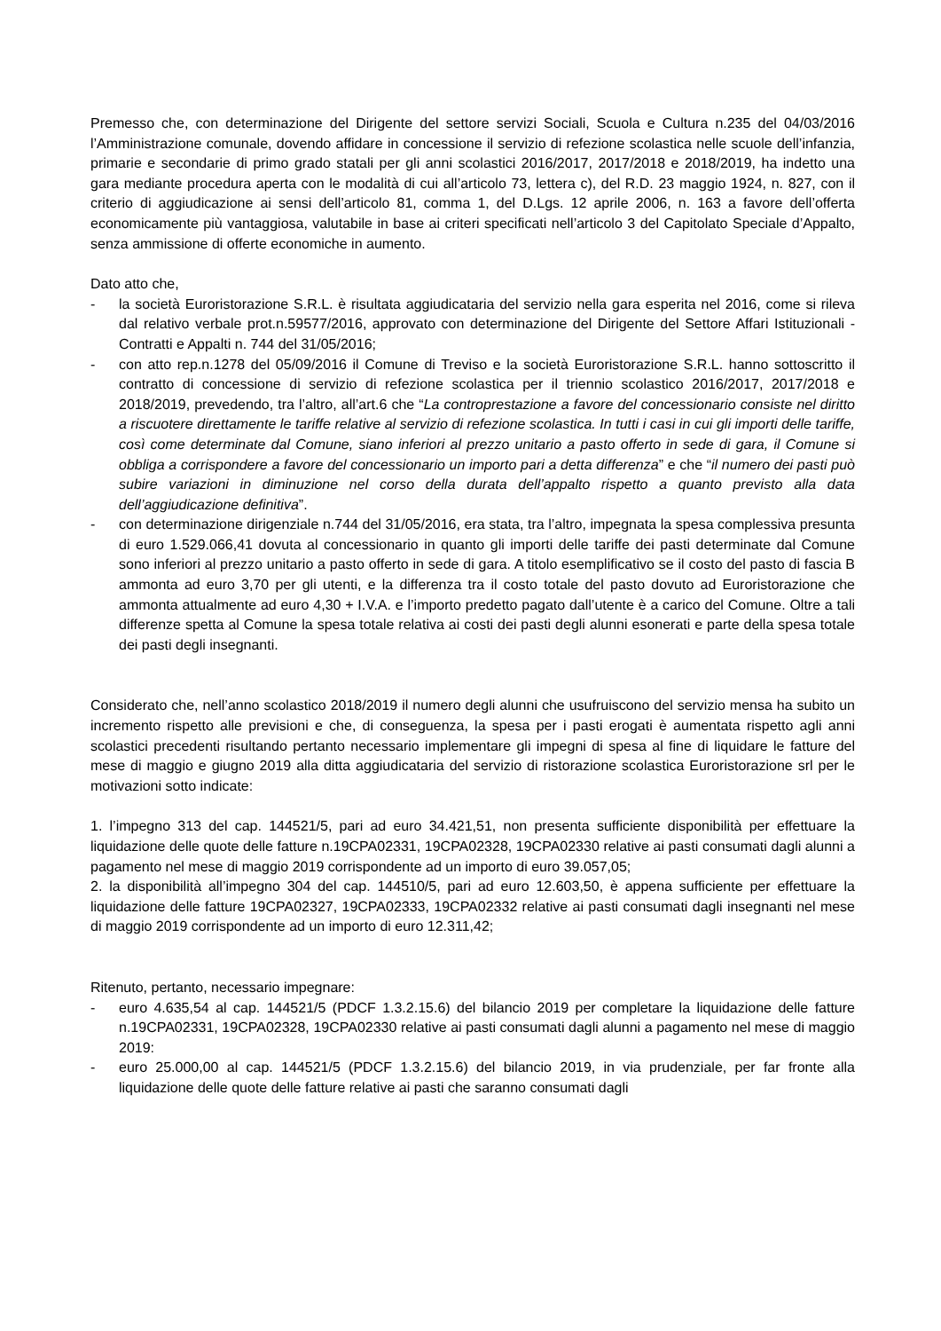Premesso che, con determinazione del Dirigente del settore servizi Sociali, Scuola e Cultura n.235 del 04/03/2016 l’Amministrazione comunale, dovendo affidare in concessione il servizio di refezione scolastica nelle scuole dell’infanzia, primarie e secondarie di primo grado statali per gli anni scolastici 2016/2017, 2017/2018 e 2018/2019, ha indetto una gara mediante procedura aperta con le modalità di cui all’articolo 73, lettera c), del R.D. 23 maggio 1924, n. 827, con il criterio di aggiudicazione ai sensi dell’articolo 81, comma 1, del D.Lgs. 12 aprile 2006, n. 163 a favore dell’offerta economicamente più vantaggiosa, valutabile in base ai criteri specificati nell’articolo 3 del Capitolato Speciale d’Appalto, senza ammissione di offerte economiche in aumento.
Dato atto che,
- la società Euroristorazione S.R.L. è risultata aggiudicataria del servizio nella gara esperita nel 2016, come si rileva dal relativo verbale prot.n.59577/2016, approvato con determinazione del Dirigente del Settore Affari Istituzionali - Contratti e Appalti n. 744 del 31/05/2016;
- con atto rep.n.1278 del 05/09/2016 il Comune di Treviso e la società Euroristorazione S.R.L. hanno sottoscritto il contratto di concessione di servizio di refezione scolastica per il triennio scolastico 2016/2017, 2017/2018 e 2018/2019, prevedendo, tra l’altro, all’art.6 che “La controprestazione a favore del concessionario consiste nel diritto a riscuotere direttamente le tariffe relative al servizio di refezione scolastica. In tutti i casi in cui gli importi delle tariffe, così come determinate dal Comune, siano inferiori al prezzo unitario a pasto offerto in sede di gara, il Comune si obbliga a corrispondere a favore del concessionario un importo pari a detta differenza” e che “il numero dei pasti può subire variazioni in diminuzione nel corso della durata dell’appalto rispetto a quanto previsto alla data dell’aggiudicazione definitiva”.
- con determinazione dirigenziale n.744 del 31/05/2016, era stata, tra l’altro, impegnata la spesa complessiva presunta di euro 1.529.066,41 dovuta al concessionario in quanto gli importi delle tariffe dei pasti determinate dal Comune sono inferiori al prezzo unitario a pasto offerto in sede di gara. A titolo esemplificativo se il costo del pasto di fascia B ammonta ad euro 3,70 per gli utenti, e la differenza tra il costo totale del pasto dovuto ad Euroristorazione che ammonta attualmente ad euro 4,30 + I.V.A. e l’importo predetto pagato dall’utente è a carico del Comune. Oltre a tali differenze spetta al Comune la spesa totale relativa ai costi dei pasti degli alunni esonerati e parte della spesa totale dei pasti degli insegnanti.
Considerato che, nell’anno scolastico 2018/2019 il numero degli alunni che usufruiscono del servizio mensa ha subito un incremento rispetto alle previsioni e che, di conseguenza, la spesa per i pasti erogati è aumentata rispetto agli anni scolastici precedenti risultando pertanto necessario implementare gli impegni di spesa al fine di liquidare le fatture del mese di maggio e giugno 2019 alla ditta aggiudicataria del servizio di ristorazione scolastica Euroristorazione srl per le motivazioni sotto indicate:
1. l’impegno 313 del cap. 144521/5, pari ad euro 34.421,51, non presenta sufficiente disponibilità per effettuare la liquidazione delle quote delle fatture n.19CPA02331, 19CPA02328, 19CPA02330 relative ai pasti consumati dagli alunni a pagamento nel mese di maggio 2019 corrispondente ad un importo di euro 39.057,05;
2. la disponibilità all’impegno 304 del cap. 144510/5, pari ad euro 12.603,50, è appena sufficiente per effettuare la liquidazione delle fatture 19CPA02327, 19CPA02333, 19CPA02332 relative ai pasti consumati dagli insegnanti nel mese di maggio 2019 corrispondente ad un importo di euro 12.311,42;
Ritenuto, pertanto, necessario impegnare:
- euro 4.635,54 al cap. 144521/5 (PDCF 1.3.2.15.6) del bilancio 2019 per completare la liquidazione delle fatture n.19CPA02331, 19CPA02328, 19CPA02330 relative ai pasti consumati dagli alunni a pagamento nel mese di maggio 2019:
- euro 25.000,00 al cap. 144521/5 (PDCF 1.3.2.15.6) del bilancio 2019, in via prudenziale, per far fronte alla liquidazione delle quote delle fatture relative ai pasti che saranno consumati dagli